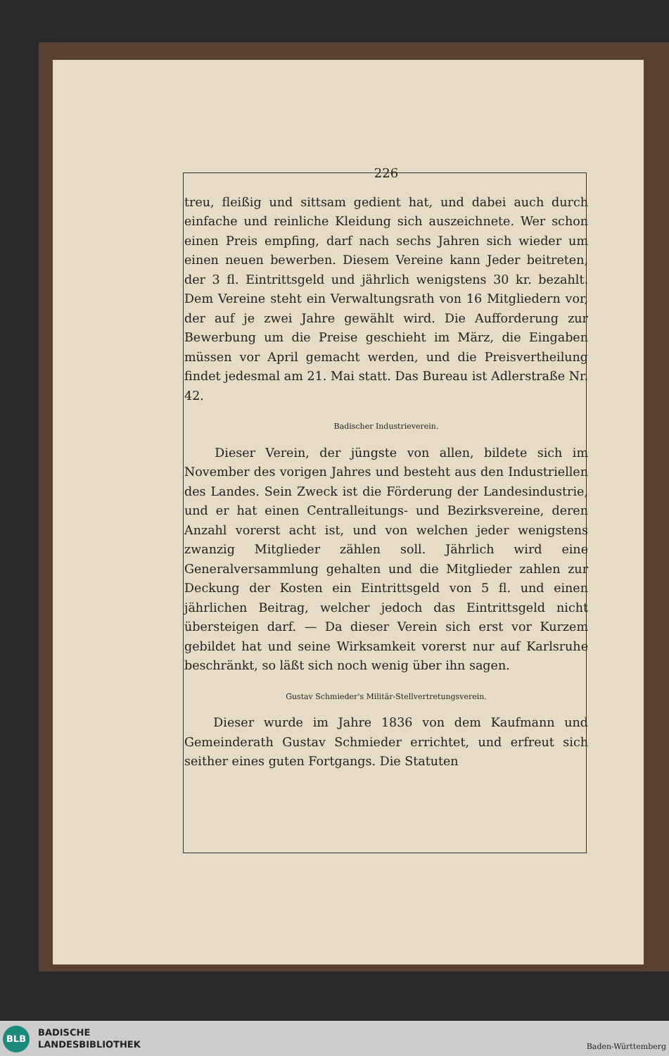226
treu, fleißig und sittsam gedient hat, und dabei auch durch einfache und reinliche Kleidung sich auszeichnete. Wer schon einen Preis empfing, darf nach sechs Jahren sich wieder um einen neuen bewerben. Diesem Vereine kann Jeder beitreten, der 3 fl. Eintrittsgeld und jährlich wenigstens 30 kr. bezahlt. Dem Vereine steht ein Verwaltungsrath von 16 Mitgliedern vor, der auf je zwei Jahre gewählt wird. Die Aufforderung zur Bewerbung um die Preise geschieht im März, die Eingaben müssen vor April gemacht werden, und die Preisvertheilung findet jedesmal am 21. Mai statt. Das Bureau ist Adlerstraße Nr. 42.
Badischer Industrieverein.
Dieser Verein, der jüngste von allen, bildete sich im November des vorigen Jahres und besteht aus den Industriellen des Landes. Sein Zweck ist die Förderung der Landesindustrie, und er hat einen Centralleitungs- und Bezirksvereine, deren Anzahl vorerst acht ist, und von welchen jeder wenigstens zwanzig Mitglieder zählen soll. Jährlich wird eine Generalversammlung gehalten und die Mitglieder zahlen zur Deckung der Kosten ein Eintrittsgeld von 5 fl. und einen jährlichen Beitrag, welcher jedoch das Eintrittsgeld nicht übersteigen darf. — Da dieser Verein sich erst vor Kurzem gebildet hat und seine Wirksamkeit vorerst nur auf Karlsruhe beschränkt, so läßt sich noch wenig über ihn sagen.
Gustav Schmieder's Militär-Stellvertretungsverein.
Dieser wurde im Jahre 1836 von dem Kaufmann und Gemeinderath Gustav Schmieder errichtet, und erfreut sich seither eines guten Fortgangs. Die Statuten
BLB
BADISCHE
LANDESBIBLIOTHEK
Baden-Württemberg